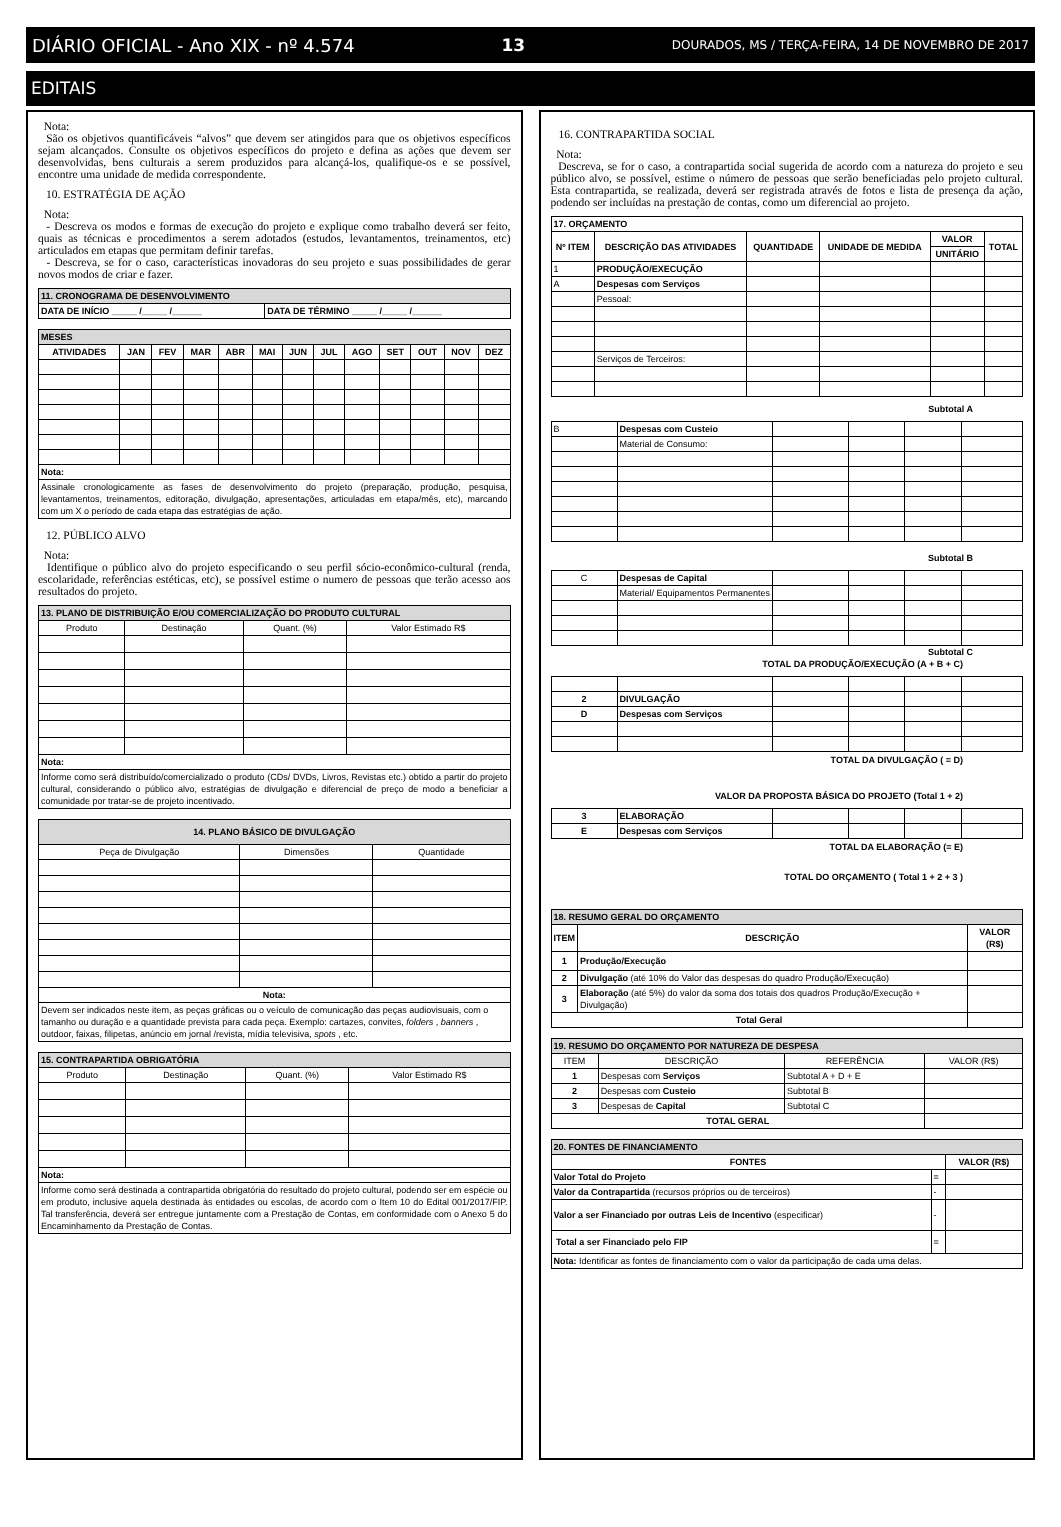DIÁRIO OFICIAL - Ano XIX - nº 4.574 13 DOURADOS, MS / TERÇA-FEIRA, 14 DE NOVEMBRO DE 2017
EDITAIS
Nota:
São os objetivos quantificáveis “alvos” que devem ser atingidos para que os objetivos específicos sejam alcançados. Consulte os objetivos específicos do projeto e defina as ações que devem ser desenvolvidas, bens culturais a serem produzidos para alcançá-los, qualifique-os e se possível, encontre uma unidade de medida correspondente.
10. ESTRATÉGIA DE AÇÃO
Nota:
- Descreva os modos e formas de execução do projeto e explique como trabalho deverá ser feito, quais as técnicas e procedimentos a serem adotados (estudos, levantamentos, treinamentos, etc) articulados em etapas que permitam definir tarefas.
- Descreva, se for o caso, características inovadoras do seu projeto e suas possibilidades de gerar novos modos de criar e fazer.
| 11. CRONOGRAMA DE DESENVOLVIMENTO | |
| --- | --- |
| DATA DE INÍCIO _____ /_____ /______ | DATA DE TÉRMINO _____ /_____ /______ |
| MESES | | | | | | | | | | | | |
| --- | --- | --- | --- | --- | --- | --- | --- | --- | --- | --- | --- | --- |
| ATIVIDADES | JAN | FEV | MAR | ABR | MAI | JUN | JUL | AGO | SET | OUT | NOV | DEZ |
| Nota: | | | | | | | | | | | | |
| Assinale cronologicamente as fases de desenvolvimento do projeto (preparação, produção, pesquisa, levantamentos, treinamentos, editoração, divulgação, apresentações, articuladas em etapa/mês, etc), marcando com um X o período de cada etapa das estratégias de ação. | | | | | | | | | | | | |
12. PÚBLICO ALVO
Nota:
Identifique o público alvo do projeto especificando o seu perfil sócio-econômico-cultural (renda, escolaridade, referências estéticas, etc), se possível estime o numero de pessoas que terão acesso aos resultados do projeto.
| 13. PLANO DE DISTRIBUIÇÃO E/OU COMERCIALIZAÇÃO DO PRODUTO CULTURAL | | | |
| --- | --- | --- | --- |
| Produto | Destinação | Quant. (%) | Valor Estimado R$ |
| Nota: | | | |
| Informe como será distribuído/comercializado o produto (CDs/ DVDs, Livros, Revistas etc.) obtido a partir do projeto cultural, considerando o público alvo, estratégias de divulgação e diferencial de preço de modo a beneficiar a comunidade por tratar-se de projeto incentivado. | | | |
| 14. PLANO BÁSICO DE DIVULGAÇÃO | | |
| --- | --- | --- |
| Peça de Divulgação | Dimensões | Quantidade |
| Nota: | | |
| Devem ser indicados neste item, as peças gráficas ou o veículo de comunicação das peças audiovisuais, com o tamanho ou duração e a quantidade prevista para cada peça. Exemplo: cartazes, convites, folders , banners , outdoor, faixas, filipetas, anúncio em jornal /revista, mídia televisiva, spots , etc. | | |
| 15. CONTRAPARTIDA OBRIGATÓRIA | | | |
| --- | --- | --- | --- |
| Produto | Destinação | Quant. (%) | Valor Estimado R$ |
| Nota: | | | |
| Informe como será destinada a contrapartida obrigatória do resultado do projeto cultural, podendo ser em espécie ou em produto, inclusive aquela destinada às entidades ou escolas, de acordo com o Item 10 do Edital 001/2017/FIP. Tal transferência, deverá ser entregue juntamente com a Prestação de Contas, em conformidade com o Anexo 5 do Encaminhamento da Prestação de Contas. | | | |
16. CONTRAPARTIDA SOCIAL
Nota:
Descreva, se for o caso, a contrapartida social sugerida de acordo com a natureza do projeto e seu público alvo, se possível, estime o número de pessoas que serão beneficiadas pelo projeto cultural. Esta contrapartida, se realizada, deverá ser registrada através de fotos e lista de presença da ação, podendo ser incluídas na prestação de contas, como um diferencial ao projeto.
| 17. ORÇAMENTO | | | | | |
| --- | --- | --- | --- | --- | --- |
| Nº ITEM | DESCRIÇÃO DAS ATIVIDADES | QUANTIDADE | UNIDADE DE MEDIDA | VALOR | TOTAL |
| | | | | UNITÁRIO | |
| 1 | PRODUÇÃO/EXECUÇÃO | | | | |
| A | Despesas com Serviços | | | | |
| | Pessoal: | | | | |
| | Serviços de Terceiros: | | | | |
Subtotal A
| B | Despesas com Custeio | | | | |
| | Material de Consumo: | | | | |
Subtotal B
| C | Despesas de Capital | | | | |
| | Material/ Equipamentos Permanentes | | | | |
Subtotal C
TOTAL DA PRODUÇÃO/EXECUÇÃO (A + B + C)
| 2 | DIVULGAÇÃO | | | | |
| D | Despesas com Serviços | | | | |
TOTAL DA DIVULGAÇÃO ( = D)
VALOR DA PROPOSTA BÁSICA DO PROJETO (Total 1 + 2)
| 3 | ELABORAÇÃO | | | | |
| E | Despesas com Serviços | | | | |
TOTAL DA ELABORAÇÃO (= E)
TOTAL DO ORÇAMENTO ( Total 1 + 2 + 3 )
| 18. RESUMO GERAL DO ORÇAMENTO | | |
| --- | --- | --- |
| ITEM | DESCRIÇÃO | VALOR (R$) |
| 1 | Produção/Execução | |
| 2 | Divulgação (até 10% do Valor das despesas do quadro Produção/Execução) | |
| 3 | Elaboração (até 5%) do valor da soma dos totais dos quadros Produção/Execução + Divulgação) | |
| Total Geral | | |
| 19. RESUMO DO ORÇAMENTO POR NATUREZA DE DESPESA | | | |
| --- | --- | --- | --- |
| ITEM | DESCRIÇÃO | REFERÊNCIA | VALOR (R$) |
| 1 | Despesas com Serviços | Subtotal A + D + E | |
| 2 | Despesas com Custeio | Subtotal B | |
| 3 | Despesas de Capital | Subtotal C | |
| TOTAL GERAL | | | |
| 20. FONTES DE FINANCIAMENTO | | |
| --- | --- | --- |
| FONTES | | VALOR (R$) |
| Valor Total do Projeto | = | |
| Valor da Contrapartida (recursos próprios ou de terceiros) | - | |
| Valor a ser Financiado por outras Leis de Incentivo (especificar) | - | |
| Total a ser Financiado pelo FIP | = | |
| Nota: Identificar as fontes de financiamento com o valor da participação de cada uma delas. | | |